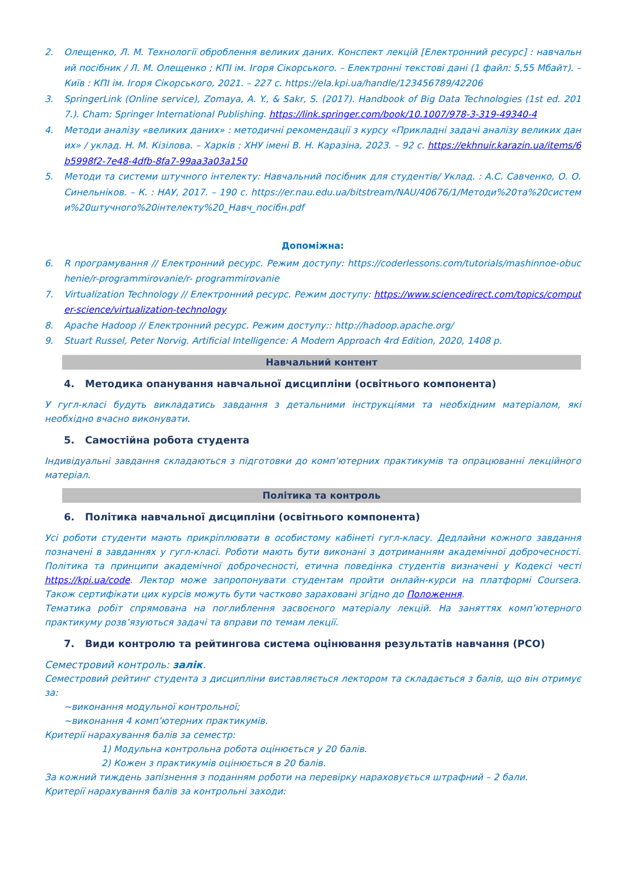2. Олещенко, Л. М. Технології оброблення великих даних. Конспект лекцій [Електронний ресурс] : навчальний посібник / Л. М. Олещенко ; КПІ ім. Ігоря Сікорського. – Електронні текстові дані (1 файл: 5,55 Мбайт). – Київ : КПІ ім. Ігоря Сікорського, 2021. – 227 с. https://ela.kpi.ua/handle/123456789/42206
3. SpringerLink (Online service), Zomaya, A. Y., & Sakr, S. (2017). Handbook of Big Data Technologies (1st ed. 2017.). Cham: Springer International Publishing. https://link.springer.com/book/10.1007/978-3-319-49340-4
4. Методи аналізу «великих даних» : методичні рекомендації з курсу «Прикладні задачі аналізу великих даних» / уклад. Н. М. Кізілова. – Харків : ХНУ імені В. Н. Каразіна, 2023. – 92 с. https://ekhnuir.karazin.ua/items/6b5998f2-7e48-4dfb-8fa7-99aa3a03a150
5. Методи та системи штучного інтелекту: Навчальний посібник для студентів/ Уклад. : А.С. Савченко, О. О. Синельніков. – К. : НАУ, 2017. – 190 с. https://er.nau.edu.ua/bitstream/NAU/40676/1/Методи%20та%20системи%20штучного%20інтелекту%20_Навч_посібн.pdf
Допоміжна:
6. R програмування // Електронний ресурс. Режим доступу: https://coderlessons.com/tutorials/mashinnoe-obuchenie/r-programmirovanie/r- programmirovanie
7. Virtualization Technology // Електронний ресурс. Режим доступу: https://www.sciencedirect.com/topics/computer-science/virtualization-technology
8. Apache Hadoop // Електронний ресурс. Режим доступу:: http://hadoop.apache.org/
9. Stuart Russel, Peter Norvig. Artificial Intelligence: A Modern Approach 4rd Edition, 2020, 1408 p.
Навчальний контент
4. Методика опанування навчальної дисципліни (освітнього компонента)
У гугл-класі будуть викладатись завдання з детальними інструкціями та необхідним матеріалом, які необхідно вчасно виконувати.
5. Самостійна робота студента
Індивідуальні завдання складаються з підготовки до комп’ютерних практикумів та опрацюванні лекційного матеріал.
Політика та контроль
6. Політика навчальної дисципліни (освітнього компонента)
Усі роботи студенти мають прикріплювати в особистому кабінеті гугл-класу. Дедлайни кожного завдання позначені в завданнях у гугл-класі. Роботи мають бути виконані з дотриманням академічної доброчесності. Політика та принципи академічної доброчесності, етична поведінка студентів визначені у Кодексі честі https://kpi.ua/code. Лектор може запропонувати студентам пройти онлайн-курси на платформі Coursera. Також сертифікати цих курсів можуть бути частково зараховані згідно до Положення.
Тематика робіт спрямована на поглиблення засвоєного матеріалу лекцій. На заняттях комп’ютерного практикуму розв’язуються задачі та вправи по темам лекції.
7. Види контролю та рейтингова система оцінювання результатів навчання (РСО)
Семестровий контроль: залік.
Семестровий рейтинг студента з дисципліни виставляється лектором та складається з балів, що він отримує за:
~виконання модульної контрольної;
~виконання 4 комп’ютерних практикумів.
Критерії нарахування балів за семестр:
1) Модульна контрольна робота оцінюється у 20 балів.
2) Кожен з практикумів оцінюється в 20 балів.
За кожний тиждень запізнення з поданням роботи на перевірку нараховується штрафний – 2 бали.
Критерії нарахування балів за контрольні заходи: